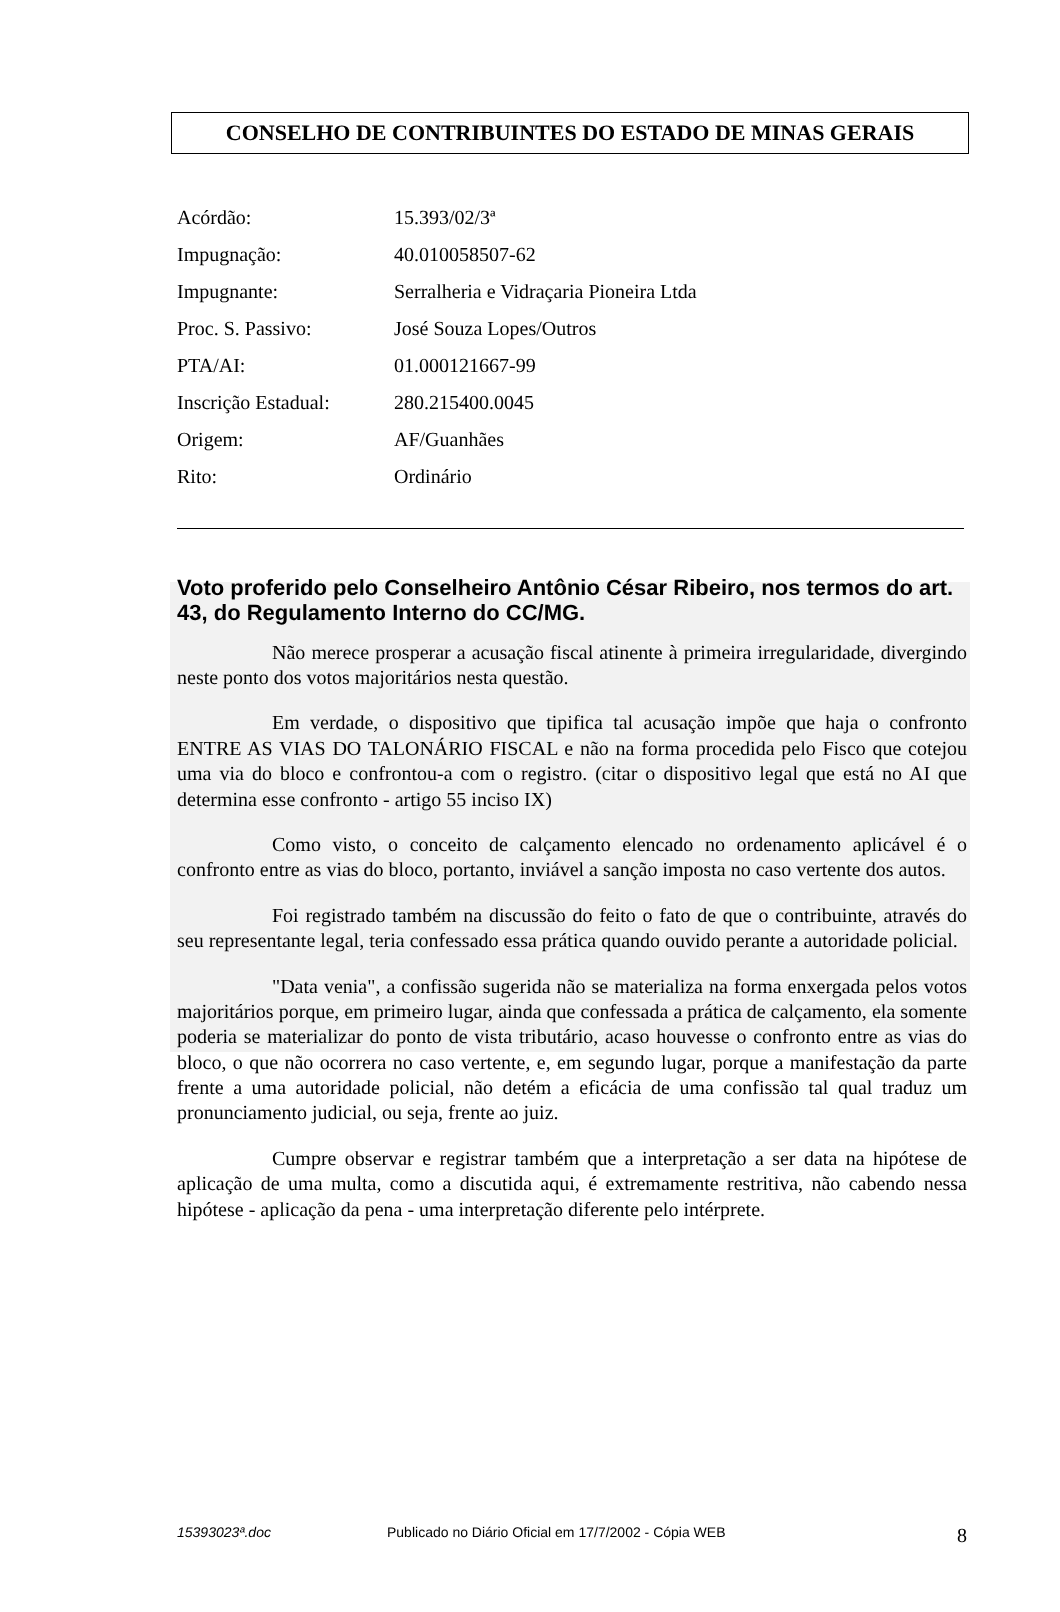CONSELHO DE CONTRIBUINTES DO ESTADO DE MINAS GERAIS
| Acórdão: | 15.393/02/3ª |
| Impugnação: | 40.010058507-62 |
| Impugnante: | Serralheria e Vidraçaria Pioneira Ltda |
| Proc. S. Passivo: | José Souza Lopes/Outros |
| PTA/AI: | 01.000121667-99 |
| Inscrição Estadual: | 280.215400.0045 |
| Origem: | AF/Guanhães |
| Rito: | Ordinário |
Voto proferido pelo Conselheiro Antônio César Ribeiro, nos termos do art. 43, do Regulamento Interno do CC/MG.
Não merece prosperar a acusação fiscal atinente à primeira irregularidade, divergindo neste ponto dos votos majoritários nesta questão.
Em verdade, o dispositivo que tipifica tal acusação impõe que haja o confronto ENTRE AS VIAS DO TALONÁRIO FISCAL e não na forma procedida pelo Fisco que cotejou uma via do bloco e confrontou-a com o registro. (citar o dispositivo legal que está no AI que determina esse confronto - artigo 55 inciso IX)
Como visto, o conceito de calçamento elencado no ordenamento aplicável é o confronto entre as vias do bloco, portanto, inviável a sanção imposta no caso vertente dos autos.
Foi registrado também na discussão do feito o fato de que o contribuinte, através do seu representante legal, teria confessado essa prática quando ouvido perante a autoridade policial.
"Data venia", a confissão sugerida não se materializa na forma enxergada pelos votos majoritários porque, em primeiro lugar, ainda que confessada a prática de calçamento, ela somente poderia se materializar do ponto de vista tributário, acaso houvesse o confronto entre as vias do bloco, o que não ocorrera no caso vertente, e, em segundo lugar, porque a manifestação da parte frente a uma autoridade policial, não detém a eficácia de uma confissão tal qual traduz um pronunciamento judicial, ou seja, frente ao juiz.
Cumpre observar e registrar também que a interpretação a ser data na hipótese de aplicação de uma multa, como a discutida aqui, é extremamente restritiva, não cabendo nessa hipótese - aplicação da pena - uma interpretação diferente pelo intérprete.
15393023ª.doc Publicado no Diário Oficial em 17/7/2002 - Cópia WEB 8